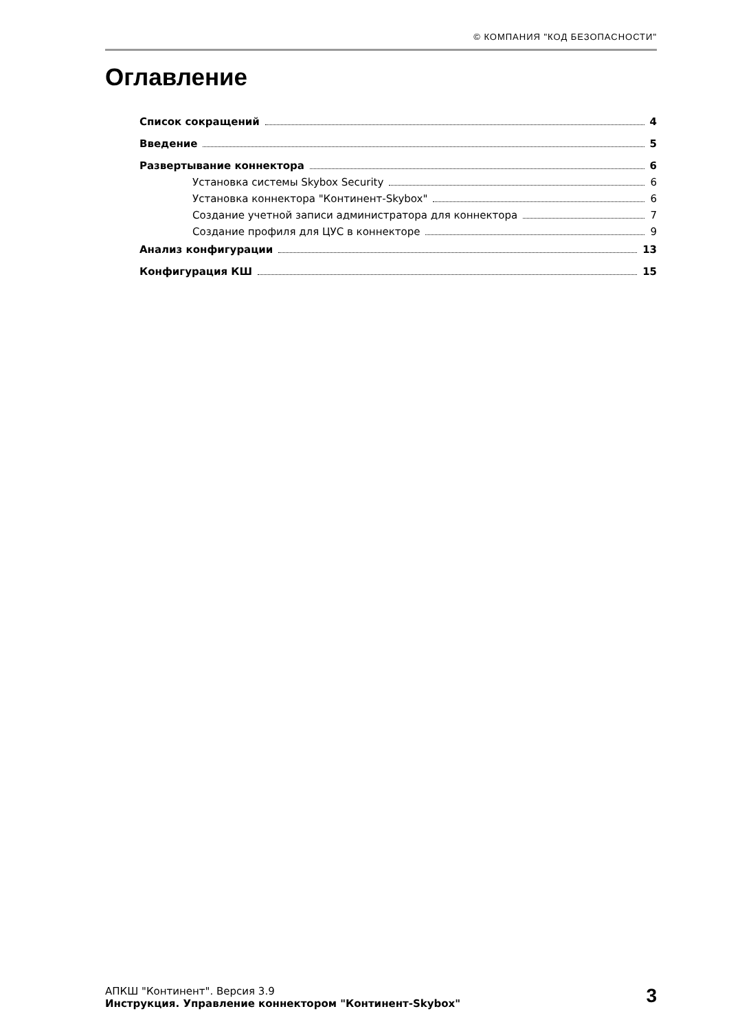© КОМПАНИЯ "КОД БЕЗОПАСНОСТИ"
Оглавление
Список сокращений 4
Введение 5
Развертывание коннектора 6
Установка системы Skybox Security 6
Установка коннектора "Континент-Skybox" 6
Создание учетной записи администратора для коннектора 7
Создание профиля для ЦУС в коннекторе 9
Анализ конфигурации 13
Конфигурация КШ 15
АПКШ "Континент". Версия 3.9
Инструкция. Управление коннектором "Континент-Skybox"
3